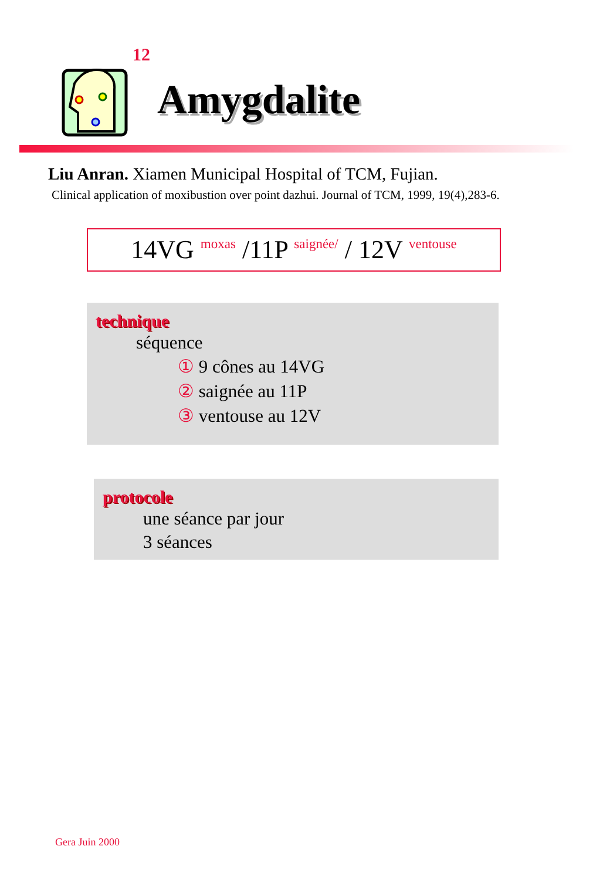12
Amygdalite
Liu Anran. Xiamen Municipal Hospital of TCM, Fujian.
Clinical application of moxibustion over point dazhui. Journal of TCM, 1999, 19(4),283-6.
14VG moxas /11P saignée/ / 12V ventouse
technique
séquence
① 9 cônes au 14VG
② saignée au 11P
③ ventouse au 12V
protocole
une séance par jour
3 séances
Gera Juin 2000